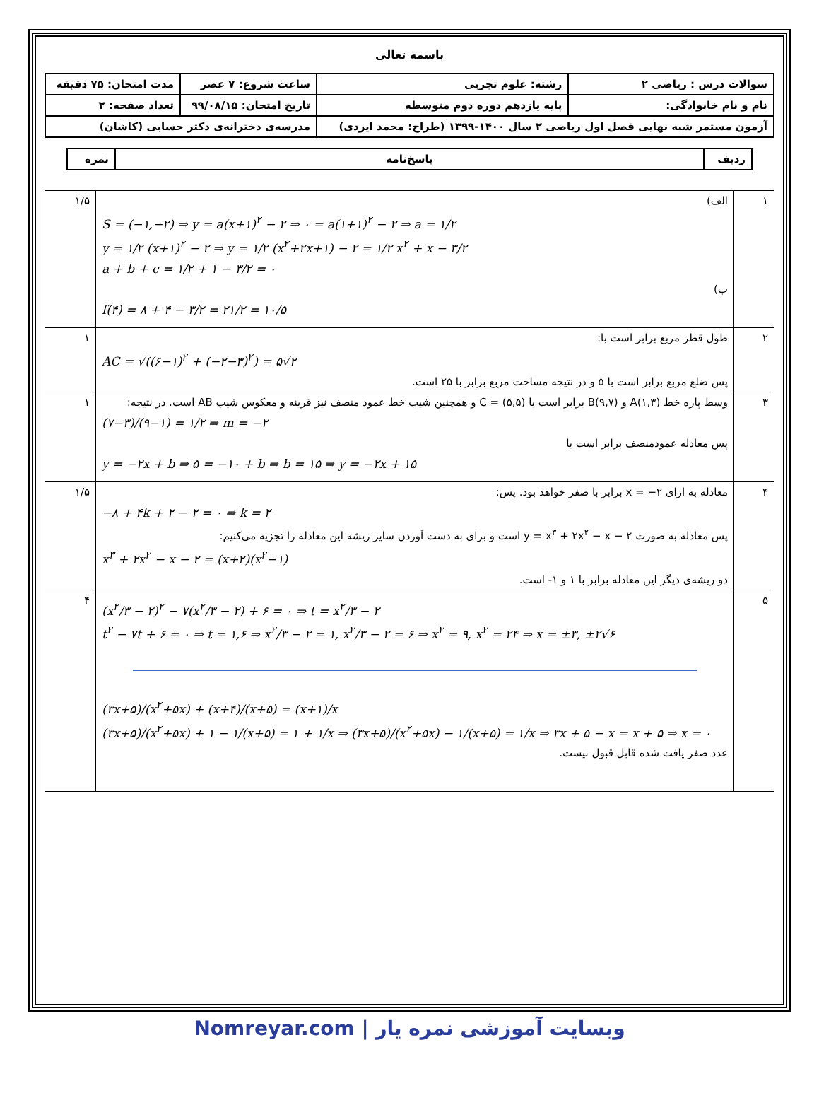باسمه تعالی
| سوالات درس : ریاضی ۲ | رشته: علوم تجربی | ساعت شروع: ۷ عصر | مدت امتحان: ۷۵ دقیقه |
| نام و نام خانوادگی: | پایه یازدهم دوره دوم متوسطه | تاریخ امتحان: ۹۹/۰۸/۱۵ | تعداد صفحه: ۲ |
| آزمون مستمر شبه نهایی فصل اول ریاضی ۲ سال ۱۴۰۰-۱۳۹۹ (طراح: محمد ایزدی) | | مدرسه‌ی دخترانه‌ی دکتر حسابی (کاشان) | |
| ردیف | پاسخ‌نامه | نمره |
| ۱ | الف) S = (−۱,−۲) ⇒ y = a(x+۱)<sup>۲</sup> − ۲ ⇒ ۰ = a(۱+۱)<sup>۲</sup> − ۲ ⇒ a = ۱/۲ y = ۱/۲ (x+۱)<sup>۲</sup> − ۲ ⇒ y = ۱/۲ (x<sup>۲</sup>+۲x+۱) − ۲ = ۱/۲ x<sup>۲</sup> + x − ۳/۲ a + b + c = ۱/۲ + ۱ − ۳/۲ = ۰ ب) f(۴) = ۸ + ۴ − ۳/۲ = ۲۱/۲ = ۱۰/۵ | ۱/۵ |
| ۲ | طول قطر مربع برابر است با: AC = √((۶−۱)<sup>۲</sup> + (−۲−۳)<sup>۲</sup>) = ۵√۲ پس ضلع مربع برابر است با ۵ و در نتیجه مساحت مربع برابر با ۲۵ است. | ۱ |
| ۳ | وسط پاره خط A(۱,۳) و B(۹,۷) برابر است با C = (۵,۵) و همچنین شیب خط عمود منصف نیز قرینه و معکوس شیب AB است. در نتیجه: (۷−۳)/(۹−۱) = ۱/۲ ⇒ m = −۲ پس معادله عمودمنصف برابر است با y = −۲x + b ⇒ ۵ = −۱۰ + b ⇒ b = ۱۵ ⇒ y = −۲x + ۱۵ | ۱ |
| ۴ | معادله به ازای x = −۲ برابر با صفر خواهد بود. پس: −۸ + ۴k + ۲ − ۲ = ۰ ⇒ k = ۲ پس معادله به صورت y = x<sup>۳</sup> + ۲x<sup>۲</sup> − x − ۲ است و برای به دست آوردن سایر ریشه این معادله را تجزیه می‌کنیم: x<sup>۳</sup> + ۲x<sup>۲</sup> − x − ۲ = (x+۲)(x<sup>۲</sup>−۱) دو ریشه‌ی دیگر این معادله برابر با ۱ و ۱- است. | ۱/۵ |
| ۵ | (x<sup>۲</sup>/۳ − ۲)<sup>۲</sup> − ۷(x<sup>۲</sup>/۳ − ۲) + ۶ = ۰ ⇒ t = x<sup>۲</sup>/۳ − ۲ t<sup>۲</sup> − ۷t + ۶ = ۰ ⇒ t = ۱,۶ ⇒ x<sup>۲</sup>/۳ − ۲ = ۱, x<sup>۲</sup>/۳ − ۲ = ۶ ⇒ x<sup>۲</sup> = ۹, x<sup>۲</sup> = ۲۴ ⇒ x = ±۳, ±۲√۶ (۳x+۵)/(x<sup>۲</sup>+۵x) + (x+۴)/(x+۵) = (x+۱)/x (۳x+۵)/(x<sup>۲</sup>+۵x) + ۱ − ۱/(x+۵) = ۱ + ۱/x ⇒ (۳x+۵)/(x<sup>۲</sup>+۵x) − ۱/(x+۵) = ۱/x ⇒ ۳x + ۵ − x = x + ۵ ⇒ x = ۰ عدد صفر یافت شده قابل قبول نیست. | ۴ |
Nomreyar.com | وبسایت آموزشی نمره یار